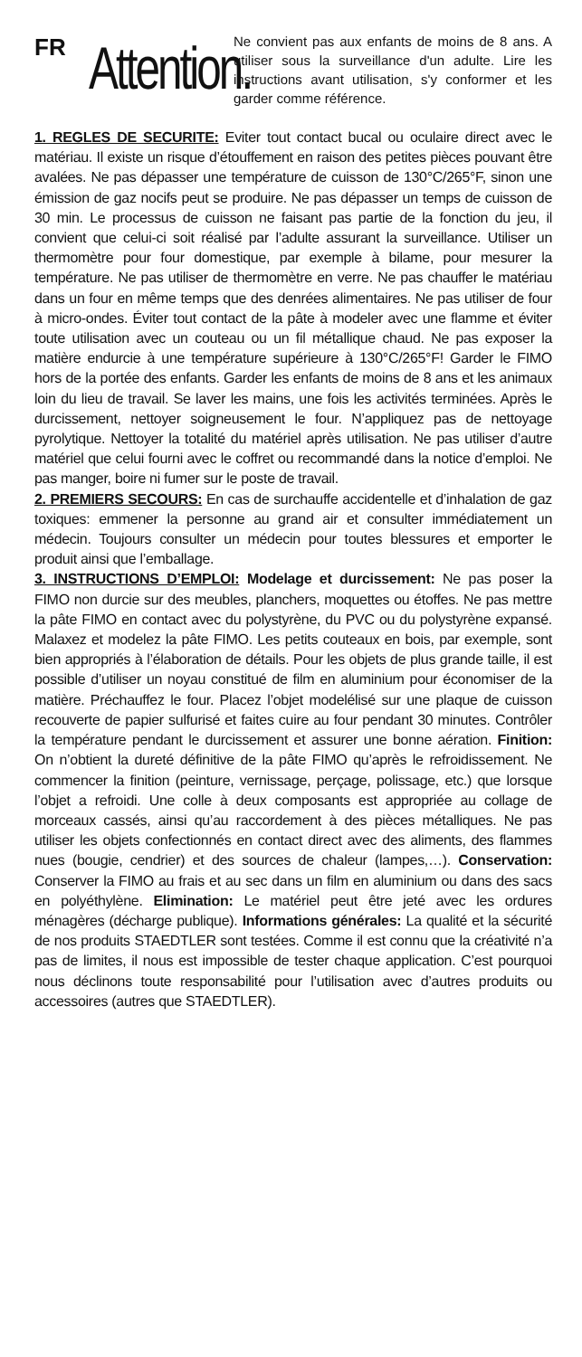FR
Attention.
Ne convient pas aux enfants de moins de 8 ans. A utiliser sous la surveillance d'un adulte. Lire les instructions avant utilisation, s'y conformer et les garder comme référence.
1. REGLES DE SECURITE: Eviter tout contact bucal ou oculaire direct avec le matériau. Il existe un risque d’étouffement en raison des petites pièces pouvant être avalées. Ne pas dépasser une température de cuisson de 130°C/265°F, sinon une émission de gaz nocifs peut se produire. Ne pas dépasser un temps de cuisson de 30 min. Le processus de cuisson ne faisant pas partie de la fonction du jeu, il convient que celui-ci soit réalisé par l’adulte assurant la surveillance. Utiliser un thermomètre pour four domestique, par exemple à bilame, pour mesurer la température. Ne pas utiliser de thermomètre en verre. Ne pas chauffer le matériau dans un four en même temps que des denrées alimentaires. Ne pas utiliser de four à micro-ondes. Éviter tout contact de la pâte à modeler avec une flamme et éviter toute utilisation avec un couteau ou un fil métallique chaud. Ne pas exposer la matière endurcie à une température supérieure à 130°C/265°F! Garder le FIMO hors de la portée des enfants. Garder les enfants de moins de 8 ans et les animaux loin du lieu de travail. Se laver les mains, une fois les activités terminées. Après le durcissement, nettoyer soigneusement le four. N’appliquez pas de nettoyage pyrolytique. Nettoyer la totalité du matériel après utilisation. Ne pas utiliser d’autre matériel que celui fourni avec le coffret ou recommandé dans la notice d’emploi. Ne pas manger, boire ni fumer sur le poste de travail.
2. PREMIERS SECOURS: En cas de surchauffe accidentelle et d’inhalation de gaz toxiques: emmener la personne au grand air et consulter immédiatement un médecin. Toujours consulter un médecin pour toutes blessures et emporter le produit ainsi que l’emballage.
3. INSTRUCTIONS D’EMPLOI: Modelage et durcissement: Ne pas poser la FIMO non durcie sur des meubles, planchers, moquettes ou étoffes. Ne pas mettre la pâte FIMO en contact avec du polystyrène, du PVC ou du polystyrène expansé. Malaxez et modelez la pâte FIMO. Les petits couteaux en bois, par exemple, sont bien appropriés à l’élaboration de détails. Pour les objets de plus grande taille, il est possible d’utiliser un noyau constitué de film en aluminium pour économiser de la matière. Préchauffez le four. Placez l’objet modelélisé sur une plaque de cuisson recouverte de papier sulfurisé et faites cuire au four pendant 30 minutes. Contrôler la température pendant le durcissement et assurer une bonne aération. Finition: On n’obtient la dureté définitive de la pâte FIMO qu’après le refroidissement. Ne commencer la finition (peinture, vernissage, perçage, polissage, etc.) que lorsque l’objet a refroidi. Une colle à deux composants est appropriée au collage de morceaux cassés, ainsi qu’au raccordement à des pièces métalliques. Ne pas utiliser les objets confectionnés en contact direct avec des aliments, des flammes nues (bougie, cendrier) et des sources de chaleur (lampes,…). Conservation: Conserver la FIMO au frais et au sec dans un film en aluminium ou dans des sacs en polyéthylène. Elimination: Le matériel peut être jeté avec les ordures ménagères (décharge publique). Informations générales: La qualité et la sécurité de nos produits STAEDTLER sont testées. Comme il est connu que la créativité n’a pas de limites, il nous est impossible de tester chaque application. C’est pourquoi nous déclinons toute responsabilité pour l’utilisation avec d’autres produits ou accessoires (autres que STAEDTLER).